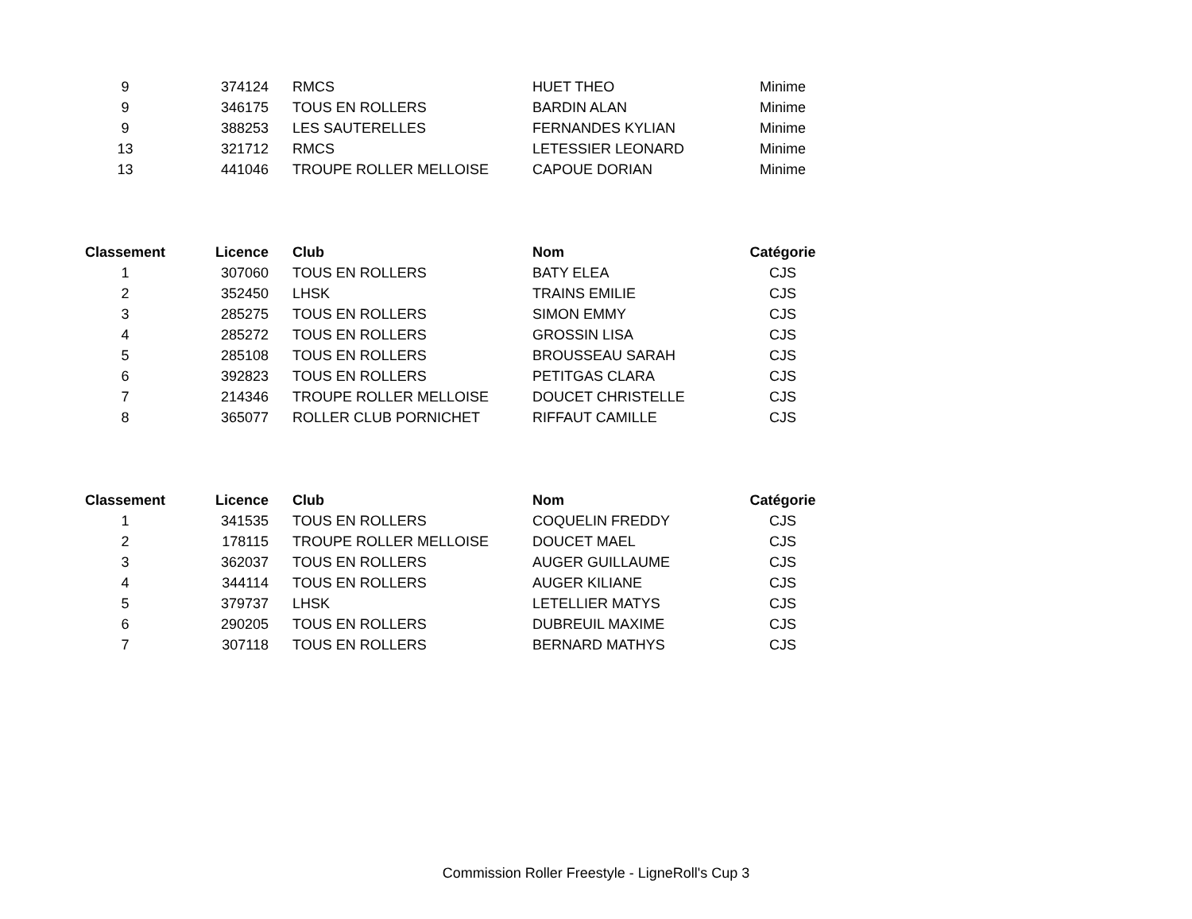| 9 | 374124 | RMCS | HUET THEO | Minime |
| 9 | 346175 | TOUS EN ROLLERS | BARDIN ALAN | Minime |
| 9 | 388253 | LES SAUTERELLES | FERNANDES KYLIAN | Minime |
| 13 | 321712 | RMCS | LETESSIER LEONARD | Minime |
| 13 | 441046 | TROUPE ROLLER MELLOISE | CAPOUE DORIAN | Minime |
| Classement | Licence | Club | Nom | Catégorie |
| --- | --- | --- | --- | --- |
| 1 | 307060 | TOUS EN ROLLERS | BATY ELEA | CJS |
| 2 | 352450 | LHSK | TRAINS EMILIE | CJS |
| 3 | 285275 | TOUS EN ROLLERS | SIMON EMMY | CJS |
| 4 | 285272 | TOUS EN ROLLERS | GROSSIN LISA | CJS |
| 5 | 285108 | TOUS EN ROLLERS | BROUSSEAU SARAH | CJS |
| 6 | 392823 | TOUS EN ROLLERS | PETITGAS CLARA | CJS |
| 7 | 214346 | TROUPE ROLLER MELLOISE | DOUCET CHRISTELLE | CJS |
| 8 | 365077 | ROLLER CLUB PORNICHET | RIFFAUT CAMILLE | CJS |
| Classement | Licence | Club | Nom | Catégorie |
| --- | --- | --- | --- | --- |
| 1 | 341535 | TOUS EN ROLLERS | COQUELIN FREDDY | CJS |
| 2 | 178115 | TROUPE ROLLER MELLOISE | DOUCET MAEL | CJS |
| 3 | 362037 | TOUS EN ROLLERS | AUGER GUILLAUME | CJS |
| 4 | 344114 | TOUS EN ROLLERS | AUGER KILIANE | CJS |
| 5 | 379737 | LHSK | LETELLIER MATYS | CJS |
| 6 | 290205 | TOUS EN ROLLERS | DUBREUIL MAXIME | CJS |
| 7 | 307118 | TOUS EN ROLLERS | BERNARD MATHYS | CJS |
Commission Roller Freestyle - LigneRoll's Cup 3